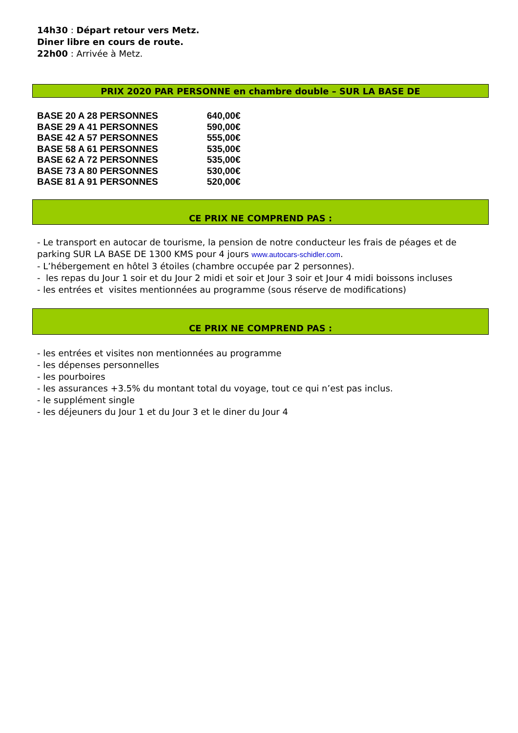14h30 : Départ retour vers Metz.
Diner libre en cours de route.
22h00 : Arrivée à Metz.
PRIX 2020 PAR PERSONNE en chambre double – SUR LA BASE DE
| BASE 20 A 28 PERSONNES | 640,00€ |
| BASE 29 A 41 PERSONNES | 590,00€ |
| BASE 42 A 57 PERSONNES | 555,00€ |
| BASE 58 A 61 PERSONNES | 535,00€ |
| BASE 62 A 72 PERSONNES | 535,00€ |
| BASE 73 A 80 PERSONNES | 530,00€ |
| BASE 81 A 91 PERSONNES | 520,00€ |
CE PRIX NE COMPREND PAS :
- Le transport en autocar de tourisme, la pension de notre conducteur les frais de péages et de parking SUR LA BASE DE 1300 KMS pour 4 jours www.autocars-schidler.com.
- L’hébergement en hôtel 3 étoiles (chambre occupée par 2 personnes).
- les repas du Jour 1 soir et du Jour 2 midi et soir et Jour 3 soir et Jour 4 midi boissons incluses
- les entrées et visites mentionnées au programme (sous réserve de modifications)
CE PRIX NE COMPREND PAS :
- les entrées et visites non mentionnées au programme
- les dépenses personnelles
- les pourboires
- les assurances +3.5% du montant total du voyage, tout ce qui n’est pas inclus.
- le supplément single
- les déjeuners du Jour 1 et du Jour 3 et le diner du Jour 4